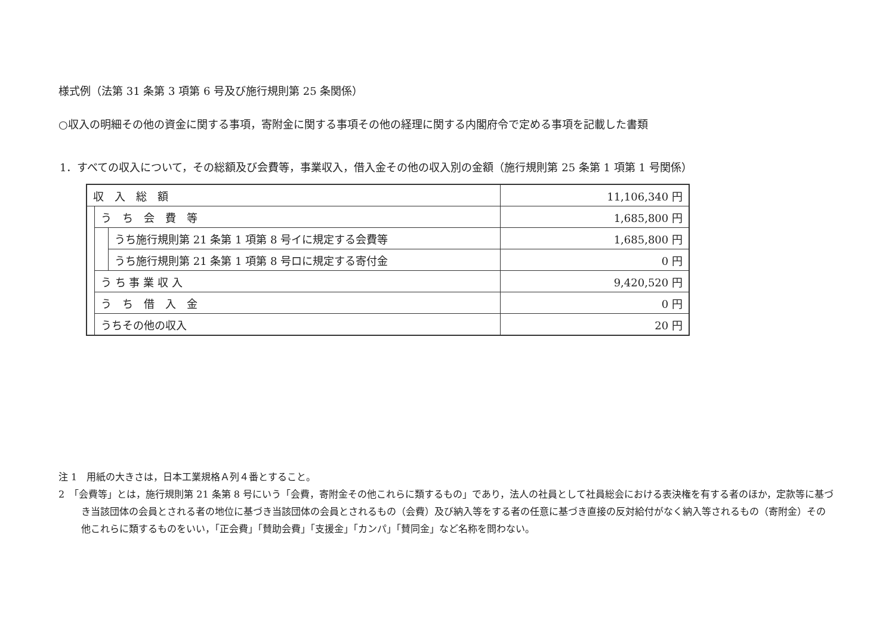様式例（法第 31 条第 3 項第 6 号及び施行規則第 25 条関係）
○収入の明細その他の資金に関する事項，寄附金に関する事項その他の経理に関する内閣府令で定める事項を記載した書類
1．すべての収入について，その総額及び会費等，事業収入，借入金その他の収入別の金額（施行規則第 25 条第 1 項第 1 号関係）
| 収 入 総 額 | | | 11,106,340 円 |
| | う ち 会 費 等 | | 1,685,800 円 |
| | | うち施行規則第 21 条第 1 項第 8 号イに規定する会費等 | 1,685,800 円 |
| | | うち施行規則第 21 条第 1 項第 8 号ロに規定する寄付金 | 0 円 |
| | う ち 事 業 収 入 | | 9,420,520 円 |
| | う ち 借 入 金 | | 0 円 |
| | うちその他の収入 | | 20 円 |
注 1　用紙の大きさは，日本工業規格Ａ列４番とすること。
2　「会費等」とは，施行規則第 21 条第 8 号にいう「会費，寄附金その他これらに類するもの」であり，法人の社員として社員総会における表決権を有する者のほか，定款等に基づき当該団体の会員とされる者の地位に基づき当該団体の会員とされるもの（会費）及び納入等をする者の任意に基づき直接の反対給付がなく納入等されるもの（寄附金）その他これらに類するものをいい，「正会費」「賛助会費」「支援金」「カンパ」「賛同金」など名称を問わない。